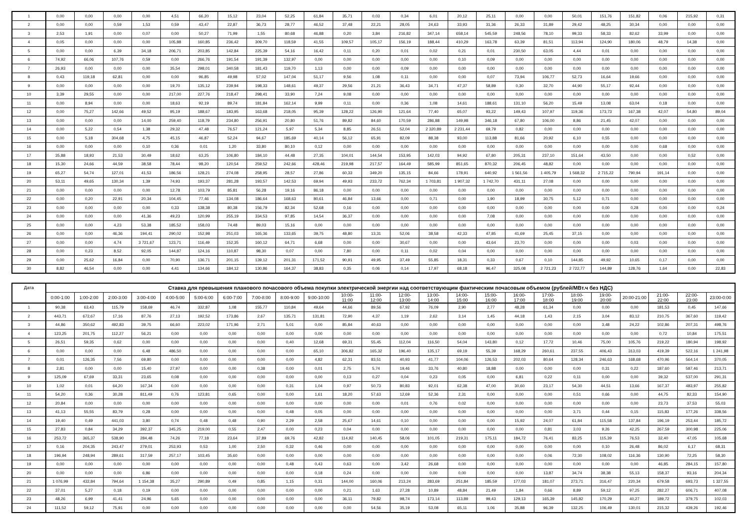| 1 | 0,00 | 0,00 | 0,00 | 0,00 | 4,51 | 66,20 | 15,12 | 23,04 | 52,25 | 61,84 | 35,71 | 0,03 | 0,34 | 6,01 | 20,12 | 25,11 | 0,00 | 0,00 | 50,01 | 151,76 | 151,82 | 0,06 | 215,92 | 0,31 |
| 2 | 0,00 | 0,00 | 0,59 | 1,53 | 0,59 | 43,47 | 22,87 | 36,73 | 28,77 | 46,52 | 37,48 | 22,21 | 28,05 | 24,63 | 33,93 | 31,36 | 26,33 | 31,89 | 29,42 | 48,25 | 30,34 | 0,00 | 0,00 | 0,00 |
| 3 | 2,53 | 1,91 | 0,00 | 0,07 | 0,00 | 50,27 | 71,99 | 1,55 | 80,68 | 46,88 | 0,20 | 3,84 | 216,82 | 347,14 | 658,14 | 545,59 | 248,56 | 78,10 | 99,33 | 58,33 | 82,62 | 33,99 | 0,00 | 0,00 |
| 4 | 0,05 | 0,00 | 0,00 | 0,00 | 105,88 | 160,85 | 236,42 | 309,70 | 118,59 | 41,55 | 109,57 | 105,17 | 156,19 | 188,44 | 410,29 | 163,78 | 63,39 | 81,51 | 113,94 | 124,90 | 180,06 | 48,79 | 14,38 | 0,00 |
| 5 | 0,00 | 0,00 | 6,39 | 34,18 | 206,71 | 203,85 | 142,84 | 225,39 | 54,16 | 16,42 | 0,11 | 0,20 | 0,01 | 0,02 | 0,21 | 0,01 | 230,50 | 63,05 | 4,44 | 0,01 | 0,00 | 0,00 | 0,00 | 0,00 |
| 6 | 74,92 | 66,06 | 107,76 | 0,59 | 0,00 | 266,76 | 191,54 | 191,39 | 132,97 | 0,00 | 0,00 | 0,00 | 0,00 | 0,00 | 0,10 | 0,09 | 0,00 | 0,00 | 0,00 | 0,00 | 0,00 | 0,00 | 0,00 | 0,00 |
| 7 | 26,93 | 0,00 | 0,00 | 0,00 | 35,54 | 298,01 | 340,58 | 181,43 | 119,70 | 1,13 | 0,00 | 0,00 | 0,09 | 0,00 | 0,00 | 0,00 | 0,00 | 0,00 | 0,00 | 0,00 | 0,00 | 0,00 | 0,00 | 0,00 |
| 8 | 0,43 | 119,18 | 62,81 | 0,00 | 0,00 | 96,85 | 49,98 | 57,02 | 147,04 | 51,17 | 9,56 | 1,08 | 0,11 | 0,00 | 0,00 | 0,07 | 73,94 | 106,77 | 52,73 | 16,64 | 19,66 | 0,00 | 0,00 | 0,00 |
| 9 | 0,00 | 0,00 | 0,00 | 0,00 | 19,70 | 135,12 | 239,94 | 198,33 | 148,61 | 49,37 | 29,56 | 21,21 | 36,43 | 34,71 | 47,37 | 58,89 | 0,30 | 32,70 | 44,90 | 55,17 | 92,44 | 0,00 | 0,00 | 0,00 |
| 10 | 3,39 | 29,55 | 0,00 | 0,00 | 217,00 | 227,76 | 218,47 | 298,41 | 33,90 | 7,24 | 9,08 | 0,00 | 0,00 | 0,00 | 0,00 | 0,00 | 0,00 | 0,00 | 0,00 | 0,00 | 0,00 | 0,00 | 0,00 | 0,00 |
| 11 | 0,00 | 8,94 | 0,00 | 0,00 | 18,63 | 92,19 | 89,74 | 181,84 | 162,14 | 9,99 | 0,11 | 0,00 | 0,36 | 1,08 | 14,61 | 188,61 | 131,10 | 56,20 | 15,49 | 13,08 | 63,04 | 0,18 | 0,00 | 0,00 |
| 12 | 0,00 | 75,27 | 142,66 | 49,52 | 95,19 | 188,67 | 183,95 | 163,68 | 218,05 | 95,39 | 128,22 | 126,90 | 121,64 | 77,40 | 65,07 | 93,22 | 149,43 | 107,97 | 119,36 | 173,73 | 167,38 | 42,07 | 54,80 | 89,04 |
| 13 | 0,00 | 0,00 | 0,00 | 14,00 | 259,40 | 118,79 | 234,80 | 256,91 | 20,80 | 51,76 | 89,82 | 84,60 | 170,59 | 286,88 | 149,98 | 346,18 | 67,80 | 106,00 | 8,86 | 21,45 | 42,07 | 0,00 | 0,00 | 0,00 |
| 14 | 0,00 | 5,22 | 0,54 | 1,38 | 29,32 | 47,48 | 76,57 | 121,24 | 5,97 | 5,34 | 8,85 | 26,51 | 52,04 | 2 320,89 | 2 231,44 | 69,79 | 0,82 | 0,00 | 0,00 | 0,00 | 0,00 | 0,00 | 0,00 | 0,00 |
| 15 | 0,00 | 5,18 | 304,68 | 4,75 | 45,15 | 46,87 | 52,24 | 94,67 | 185,69 | 40,14 | 56,12 | 65,91 | 82,09 | 88,38 | 93,00 | 113,88 | 81,66 | 20,92 | 6,10 | 0,55 | 0,00 | 0,00 | 0,00 | 0,00 |
| 16 | 0,00 | 0,00 | 0,00 | 0,10 | 0,36 | 0,01 | 1,20 | 33,80 | 80,10 | 0,12 | 0,00 | 0,00 | 0,00 | 0,00 | 0,00 | 0,00 | 0,00 | 0,00 | 0,00 | 0,00 | 0,00 | 0,68 | 0,00 | 0,00 |
| 17 | 35,88 | 18,93 | 21,53 | 30,49 | 18,62 | 63,25 | 106,80 | 184,10 | 44,48 | 27,35 | 104,01 | 144,54 | 153,95 | 142,03 | 94,92 | 67,80 | 205,31 | 237,10 | 151,64 | 43,50 | 0,00 | 0,00 | 0,52 | 0,00 |
| 18 | 15,30 | 24,66 | 44,59 | 38,58 | 78,44 | 98,20 | 120,54 | 259,52 | 242,66 | 428,46 | 219,98 | 217,57 | 164,49 | 585,99 | 851,65 | 870,32 | 206,45 | 48,82 | 0,00 | 0,00 | 0,00 | 0,00 | 0,00 | 0,00 |
| 19 | 65,27 | 54,74 | 127,01 | 41,53 | 186,56 | 128,21 | 274,08 | 258,95 | 28,57 | 27,86 | 60,33 | 349,20 | 135,15 | 84,66 | 178,91 | 640,92 | 1 561,56 | 1 405,79 | 1 568,32 | 2 715,22 | 790,94 | 191,14 | 0,00 | 0,00 |
| 20 | 53,11 | 49,65 | 130,34 | 1,39 | 74,93 | 193,37 | 281,28 | 193,57 | 142,53 | 69,94 | 49,93 | 233,72 | 762,34 | 1 703,81 | 1 907,32 | 1 742,70 | 431,11 | 27,08 | 0,00 | 0,00 | 0,00 | 0,00 | 0,00 | 0,00 |
| 21 | 0,00 | 0,00 | 0,00 | 0,00 | 12,78 | 103,79 | 85,81 | 56,28 | 19,16 | 86,18 | 0,00 | 0,00 | 0,00 | 0,00 | 0,00 | 0,00 | 0,00 | 0,00 | 0,00 | 0,00 | 0,00 | 0,00 | 0,00 | 0,00 |
| 22 | 0,00 | 0,20 | 22,91 | 20,34 | 104,45 | 77,46 | 134,08 | 186,64 | 168,63 | 80,61 | 46,84 | 13,66 | 0,00 | 0,71 | 0,00 | 1,90 | 18,99 | 30,75 | 5,12 | 0,71 | 0,00 | 0,00 | 0,00 | 0,00 |
| 23 | 0,00 | 0,00 | 0,00 | 0,00 | 0,33 | 138,38 | 80,38 | 156,79 | 82,34 | 52,68 | 0,16 | 0,00 | 0,00 | 0,00 | 0,00 | 0,00 | 0,00 | 0,00 | 0,00 | 0,00 | 0,28 | 0,00 | 0,00 | 0,24 |
| 24 | 0,00 | 0,00 | 0,00 | 41,36 | 49,23 | 120,99 | 255,19 | 334,53 | 97,85 | 14,54 | 36,37 | 0,00 | 0,00 | 0,00 | 0,00 | 7,08 | 0,00 | 0,00 | 0,00 | 0,00 | 0,00 | 0,00 | 0,00 | 0,00 |
| 25 | 0,00 | 0,00 | 4,23 | 53,38 | 185,52 | 158,03 | 74,48 | 89,03 | 15,16 | 0,00 | 0,00 | 0,00 | 0,00 | 0,00 | 0,00 | 0,00 | 0,00 | 0,00 | 0,00 | 0,00 | 0,00 | 0,00 | 0,00 | 0,00 |
| 26 | 0,00 | 0,00 | 46,36 | 194,41 | 290,02 | 152,98 | 251,03 | 165,36 | 133,65 | 39,75 | 48,80 | 13,31 | 52,06 | 38,58 | 42,33 | 47,85 | 41,69 | 25,45 | 37,15 | 0,00 | 0,00 | 0,00 | 0,00 | 0,00 |
| 27 | 0,00 | 0,00 | 4,74 | 3 721,67 | 123,71 | 116,49 | 152,35 | 160,12 | 64,71 | 6,68 | 0,00 | 0,00 | 30,67 | 0,00 | 0,00 | 43,64 | 23,70 | 0,00 | 0,00 | 0,00 | 0,03 | 0,00 | 0,00 | 0,00 |
| 28 | 0,00 | 0,23 | 8,52 | 92,05 | 144,87 | 124,16 | 110,87 | 98,30 | 0,07 | 0,00 | 7,80 | 0,00 | 0,11 | 0,02 | 0,04 | 0,00 | 0,00 | 0,00 | 0,00 | 0,00 | 0,00 | 0,00 | 0,00 | 0,00 |
| 29 | 0,00 | 25,62 | 16,84 | 0,00 | 70,90 | 136,71 | 201,15 | 139,12 | 201,31 | 171,52 | 90,91 | 49,95 | 37,49 | 55,85 | 18,31 | 0,33 | 0,67 | 0,10 | 144,85 | 49,92 | 10,65 | 0,17 | 0,00 | 0,00 |
| 30 | 8,82 | 46,54 | 0,00 | 0,00 | 4,41 | 134,66 | 184,12 | 130,86 | 164,37 | 38,83 | 0,35 | 0,06 | 0,14 | 17,97 | 68,18 | 96,47 | 325,08 | 2 721,23 | 2 722,77 | 144,89 | 128,76 | 1,64 | 0,00 | 22,83 |
| Дата | Ставка для превышения планового почасового объема покупки электрической энергии над соответствующим фактическим почасовым объемом (рублей/МВт.ч без НДС) | | | | | | | | | | | | | | | | | | | | | | | |
| --- | --- | --- | --- | --- | --- | --- | --- | --- | --- | --- | --- | --- | --- | --- | --- | --- | --- | --- | --- | --- | --- | --- | --- | --- |
| | 0:00-1:00 | 1:00-2:00 | 2:00-3:00 | 3:00-4:00 | 4:00-5:00 | 5:00-6:00 | 6:00-7:00 | 7:00-8:00 | 8:00-9:00 | 9:00-10:00 | 10:00- 11:00 | 11:00- 12:00 | 12:00- 13:00 | 13:00- 14:00 | 14:00- 15:00 | 15:00- 16:00 | 16:00- 17:00 | 17:00- 18:00 | 18:00- 19:00 | 19:00- 20:00 | 20:00-21:00 | 21:00- 22:00 | 22:00- 23:00 | 23:00-0:00 |
| 1 | 90,38 | 63,43 | 115,79 | 158,69 | 46,74 | 332,87 | 1,08 | 155,77 | 110,84 | 49,64 | 44,66 | 89,56 | 67,92 | 76,09 | 2,90 | 2,77 | 48,28 | 61,34 | 0,00 | 0,00 | 0,00 | 181,53 | 0,45 | 147,66 |
| 2 | 443,71 | 672,67 | 17,16 | 87,76 | 27,13 | 192,52 | 173,86 | 2,67 | 135,71 | 131,81 | 72,90 | 4,37 | 1,19 | 2,62 | 3,14 | 1,45 | 44,18 | 1,43 | 2,15 | 3,04 | 83,12 | 210,75 | 367,60 | 119,42 |
| 3 | 44,86 | 350,62 | 492,83 | 39,75 | 66,60 | 223,02 | 171,96 | 2,71 | 5,01 | 0,00 | 85,84 | 40,63 | 0,00 | 0,00 | 0,00 | 0,00 | 0,00 | 0,00 | 0,00 | 3,48 | 24,22 | 102,86 | 207,31 | 498,76 |
| 4 | 123,25 | 201,75 | 112,27 | 56,21 | 0,00 | 0,00 | 0,00 | 0,00 | 0,00 | 0,00 | 0,00 | 0,00 | 0,00 | 0,00 | 0,00 | 0,00 | 0,00 | 0,00 | 0,00 | 0,00 | 0,00 | 0,72 | 10,84 | 175,51 |
| 5 | 26,51 | 59,35 | 0,62 | 0,00 | 0,00 | 0,00 | 0,00 | 0,00 | 0,40 | 12,68 | 69,31 | 55,45 | 112,04 | 116,50 | 54,04 | 143,80 | 0,12 | 17,72 | 10,46 | 75,00 | 105,76 | 219,22 | 180,94 | 198,92 |
| 6 | 0,00 | 0,00 | 0,00 | 6,48 | 486,50 | 0,00 | 0,00 | 0,00 | 0,00 | 65,10 | 306,82 | 165,32 | 196,40 | 135,17 | 69,19 | 55,39 | 168,29 | 260,61 | 237,55 | 406,43 | 313,03 | 419,39 | 522,16 | 1 241,98 |
| 7 | 0,01 | 126,35 | 7,56 | 69,80 | 0,00 | 0,00 | 0,00 | 0,00 | 0,00 | 4,82 | 62,31 | 83,51 | 40,93 | 41,77 | 104,06 | 126,53 | 202,03 | 80,64 | 128,34 | 246,63 | 168,68 | 470,96 | 564,14 | 370,05 |
| 8 | 2,81 | 0,00 | 0,00 | 15,40 | 27,97 | 0,00 | 0,00 | 0,38 | 0,00 | 0,01 | 2,75 | 5,74 | 19,46 | 33,76 | 40,80 | 18,88 | 0,00 | 0,00 | 0,00 | 0,31 | 0,22 | 187,60 | 587,46 | 213,71 |
| 9 | 125,09 | 67,69 | 33,31 | 23,65 | 0,08 | 0,00 | 0,00 | 0,00 | 0,00 | 0,00 | 0,13 | 0,27 | 0,04 | 0,23 | 0,05 | 0,00 | 6,81 | 0,22 | 0,11 | 0,00 | 0,00 | 39,32 | 537,00 | 291,31 |
| 10 | 1,02 | 0,01 | 64,20 | 167,34 | 0,00 | 0,00 | 0,00 | 0,00 | 0,31 | 1,04 | 0,97 | 50,73 | 80,83 | 92,01 | 62,38 | 47,00 | 30,60 | 23,17 | 54,30 | 44,51 | 13,66 | 167,37 | 483,97 | 255,82 |
| 11 | 54,20 | 0,36 | 30,28 | 811,49 | 0,76 | 123,81 | 0,65 | 0,00 | 0,00 | 1,61 | 18,20 | 57,63 | 12,69 | 52,36 | 2,31 | 0,00 | 0,00 | 0,00 | 0,51 | 0,66 | 0,00 | 44,75 | 82,33 | 154,90 |
| 12 | 20,84 | 0,00 | 0,00 | 0,00 | 0,00 | 0,00 | 0,00 | 0,00 | 0,00 | 0,00 | 0,00 | 0,00 | 0,01 | 0,76 | 0,02 | 0,00 | 0,00 | 0,00 | 0,00 | 0,00 | 0,00 | 23,73 | 37,53 | 55,03 |
| 13 | 41,13 | 55,55 | 83,79 | 0,28 | 0,00 | 0,00 | 0,00 | 0,00 | 0,48 | 0,05 | 0,00 | 0,00 | 0,00 | 0,00 | 0,00 | 0,00 | 0,00 | 0,00 | 3,71 | 0,44 | 0,15 | 115,83 | 177,26 | 338,56 |
| 14 | 19,40 | 0,49 | 441,03 | 3,80 | 0,74 | 0,48 | 0,48 | 0,90 | 2,29 | 2,58 | 25,67 | 14,61 | 0,10 | 0,00 | 0,00 | 0,00 | 15,92 | 24,07 | 61,84 | 115,58 | 137,84 | 196,19 | 253,44 | 185,72 |
| 15 | 27,83 | 0,84 | 34,29 | 392,37 | 345,25 | 219,00 | 0,55 | 2,47 | 0,00 | 0,23 | 0,04 | 0,00 | 0,00 | 0,00 | 0,00 | 0,00 | 0,00 | 0,81 | 3,03 | 9,26 | 42,25 | 267,59 | 300,98 | 225,06 |
| 16 | 253,72 | 365,37 | 538,90 | 284,48 | 74,26 | 77,18 | 23,64 | 37,89 | 69,76 | 42,82 | 114,92 | 140,45 | 58,06 | 101,05 | 219,31 | 175,11 | 184,72 | 76,41 | 83,25 | 115,39 | 76,53 | 32,40 | 47,05 | 105,68 |
| 17 | 0,16 | 204,35 | 243,47 | 279,01 | 253,93 | 0,53 | 1,00 | 2,50 | 0,32 | 0,46 | 0,00 | 0,00 | 0,00 | 0,00 | 0,00 | 0,00 | 0,00 | 0,00 | 0,00 | 0,10 | 26,48 | 86,02 | 6,17 | 68,31 |
| 18 | 196,94 | 248,94 | 289,61 | 317,59 | 257,17 | 103,45 | 35,60 | 0,00 | 0,00 | 0,00 | 0,00 | 0,00 | 0,00 | 0,00 | 0,00 | 0,00 | 0,00 | 0,06 | 72,30 | 108,02 | 116,36 | 130,90 | 72,25 | 58,30 |
| 19 | 0,00 | 0,00 | 0,00 | 0,00 | 0,00 | 0,00 | 0,00 | 0,00 | 0,48 | 0,43 | 0,63 | 0,00 | 3,42 | 26,68 | 0,00 | 0,00 | 0,00 | 0,00 | 0,00 | 0,00 | 0,00 | 46,85 | 284,15 | 157,80 |
| 20 | 0,00 | 0,00 | 0,00 | 6,86 | 0,00 | 0,00 | 0,00 | 0,00 | 0,00 | 0,18 | 0,24 | 0,00 | 0,00 | 0,00 | 0,00 | 0,00 | 0,00 | 13,87 | 34,74 | 38,38 | 55,13 | 158,37 | 93,16 | 204,34 |
| 21 | 1 076,99 | 432,84 | 794,64 | 1 154,38 | 35,27 | 290,89 | 0,49 | 0,85 | 1,15 | 0,31 | 144,00 | 160,06 | 213,24 | 283,69 | 251,84 | 185,59 | 177,03 | 181,07 | 273,71 | 316,47 | 220,34 | 679,58 | 693,73 | 1 327,55 |
| 22 | 37,01 | 5,27 | 0,18 | 0,19 | 0,00 | 0,00 | 0,00 | 0,00 | 0,00 | 0,00 | 0,21 | 1,63 | 27,28 | 10,89 | 48,84 | 21,49 | 1,84 | 0,66 | 8,89 | 59,12 | 97,25 | 282,27 | 606,71 | 407,08 |
| 23 | 48,26 | 6,99 | 41,41 | 24,96 | 5,65 | 0,00 | 0,00 | 0,00 | 0,00 | 0,00 | 36,11 | 79,82 | 98,74 | 173,14 | 113,89 | 99,43 | 129,13 | 165,39 | 145,82 | 170,29 | 40,27 | 189,72 | 379,75 | 102,03 |
| 24 | 111,52 | 59,12 | 75,91 | 0,00 | 0,00 | 0,00 | 0,00 | 0,00 | 0,00 | 0,00 | 0,00 | 54,56 | 35,19 | 53,08 | 65,11 | 1,06 | 35,88 | 96,39 | 132,25 | 106,49 | 130,01 | 215,32 | 439,26 | 192,46 |